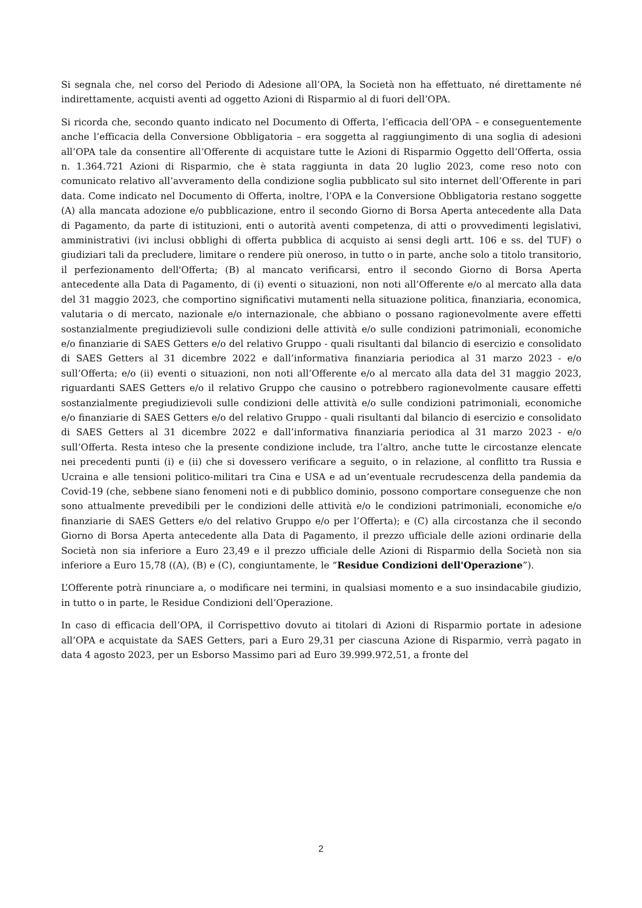Si segnala che, nel corso del Periodo di Adesione all’OPA, la Società non ha effettuato, né direttamente né indirettamente, acquisti aventi ad oggetto Azioni di Risparmio al di fuori dell’OPA.
Si ricorda che, secondo quanto indicato nel Documento di Offerta, l’efficacia dell’OPA – e conseguentemente anche l’efficacia della Conversione Obbligatoria – era soggetta al raggiungimento di una soglia di adesioni all’OPA tale da consentire all’Offerente di acquistare tutte le Azioni di Risparmio Oggetto dell’Offerta, ossia n. 1.364.721 Azioni di Risparmio, che è stata raggiunta in data 20 luglio 2023, come reso noto con comunicato relativo all’avveramento della condizione soglia pubblicato sul sito internet dell’Offerente in pari data. Come indicato nel Documento di Offerta, inoltre, l’OPA e la Conversione Obbligatoria restano soggette (A) alla mancata adozione e/o pubblicazione, entro il secondo Giorno di Borsa Aperta antecedente alla Data di Pagamento, da parte di istituzioni, enti o autorità aventi competenza, di atti o provvedimenti legislativi, amministrativi (ivi inclusi obblighi di offerta pubblica di acquisto ai sensi degli artt. 106 e ss. del TUF) o giudiziari tali da precludere, limitare o rendere più oneroso, in tutto o in parte, anche solo a titolo transitorio, il perfezionamento dell'Offerta; (B) al mancato verificarsi, entro il secondo Giorno di Borsa Aperta antecedente alla Data di Pagamento, di (i) eventi o situazioni, non noti all’Offerente e/o al mercato alla data del 31 maggio 2023, che comportino significativi mutamenti nella situazione politica, finanziaria, economica, valutaria o di mercato, nazionale e/o internazionale, che abbiano o possano ragionevolmente avere effetti sostanzialmente pregiudizievoli sulle condizioni delle attività e/o sulle condizioni patrimoniali, economiche e/o finanziarie di SAES Getters e/o del relativo Gruppo - quali risultanti dal bilancio di esercizio e consolidato di SAES Getters al 31 dicembre 2022 e dall’informativa finanziaria periodica al 31 marzo 2023 - e/o sull’Offerta; e/o (ii) eventi o situazioni, non noti all’Offerente e/o al mercato alla data del 31 maggio 2023, riguardanti SAES Getters e/o il relativo Gruppo che causino o potrebbero ragionevolmente causare effetti sostanzialmente pregiudizievoli sulle condizioni delle attività e/o sulle condizioni patrimoniali, economiche e/o finanziarie di SAES Getters e/o del relativo Gruppo - quali risultanti dal bilancio di esercizio e consolidato di SAES Getters al 31 dicembre 2022 e dall’informativa finanziaria periodica al 31 marzo 2023 - e/o sull’Offerta. Resta inteso che la presente condizione include, tra l’altro, anche tutte le circostanze elencate nei precedenti punti (i) e (ii) che si dovessero verificare a seguito, o in relazione, al conflitto tra Russia e Ucraina e alle tensioni politico-militari tra Cina e USA e ad un’eventuale recrudescenza della pandemia da Covid-19 (che, sebbene siano fenomeni noti e di pubblico dominio, possono comportare conseguenze che non sono attualmente prevedibili per le condizioni delle attività e/o le condizioni patrimoniali, economiche e/o finanziarie di SAES Getters e/o del relativo Gruppo e/o per l’Offerta); e (C) alla circostanza che il secondo Giorno di Borsa Aperta antecedente alla Data di Pagamento, il prezzo ufficiale delle azioni ordinarie della Società non sia inferiore a Euro 23,49 e il prezzo ufficiale delle Azioni di Risparmio della Società non sia inferiore a Euro 15,78 ((A), (B) e (C), congiuntamente, le “Residue Condizioni dell'Operazione”).
L’Offerente potrà rinunciare a, o modificare nei termini, in qualsiasi momento e a suo insindacabile giudizio, in tutto o in parte, le Residue Condizioni dell’Operazione.
In caso di efficacia dell’OPA, il Corrispettivo dovuto ai titolari di Azioni di Risparmio portate in adesione all’OPA e acquistate da SAES Getters, pari a Euro 29,31 per ciascuna Azione di Risparmio, verrà pagato in data 4 agosto 2023, per un Esborso Massimo pari ad Euro 39.999.972,51, a fronte del
2